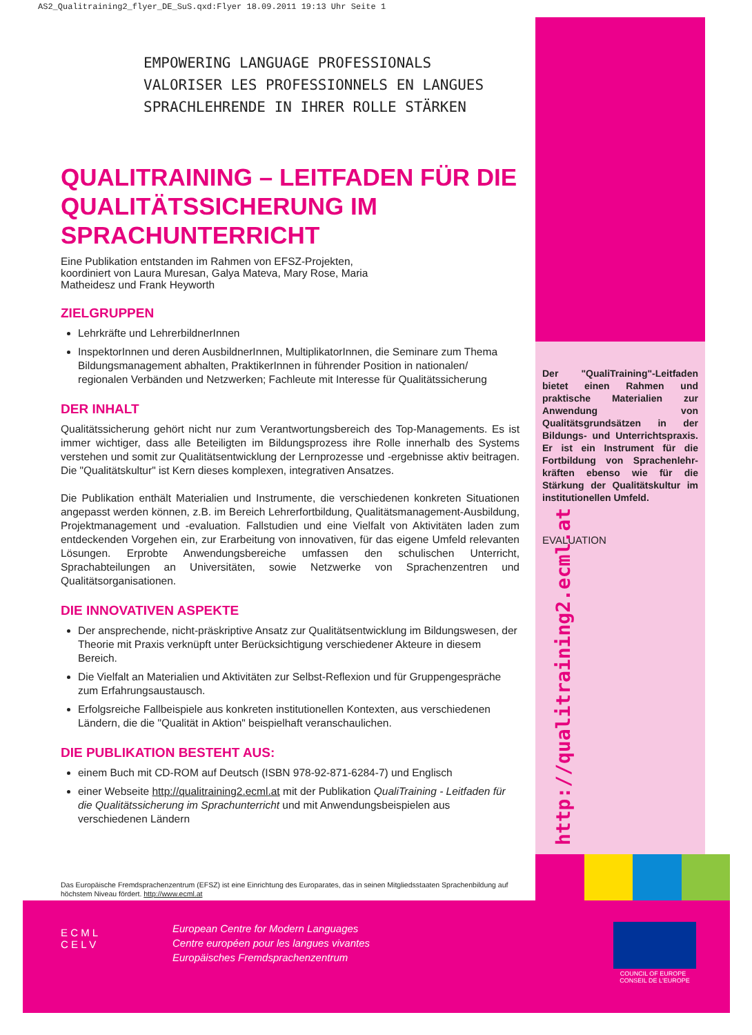AS2_Qualitraining2_flyer_DE_SuS.qxd:Flyer 18.09.2011 19:13 Uhr Seite 1
EMPOWERING LANGUAGE PROFESSIONALS
VALORISER LES PROFESSIONNELS EN LANGUES
SPRACHLEHRENDE IN IHRER ROLLE STÄRKEN
QUALITRAINING – LEITFADEN FÜR DIE QUALITÄTSSICHERUNG IM SPRACHUNTERRICHT
Eine Publikation entstanden im Rahmen von EFSZ-Projekten, koordiniert von Laura Muresan, Galya Mateva, Mary Rose, Maria Matheidesz und Frank Heyworth
ZIELGRUPPEN
Lehrkräfte und LehrerbildnerInnen
InspektorInnen und deren AusbildnerInnen, MultiplikatorInnen, die Seminare zum Thema Bildungsmanagement abhalten, PraktikerInnen in führender Position in nationalen/ regionalen Verbänden und Netzwerken; Fachleute mit Interesse für Qualitätssicherung
DER INHALT
Qualitätssicherung gehört nicht nur zum Verantwortungsbereich des Top-Managements. Es ist immer wichtiger, dass alle Beteiligten im Bildungsprozess ihre Rolle innerhalb des Systems verstehen und somit zur Qualitätsentwicklung der Lernprozesse und -ergebnisse aktiv beitragen. Die "Qualitätskultur" ist Kern dieses komplexen, integrativen Ansatzes.
Die Publikation enthält Materialien und Instrumente, die verschiedenen konkreten Situationen angepasst werden können, z.B. im Bereich Lehrerfortbildung, Qualitätsmanagement-Ausbildung, Projektmanagement und -evaluation. Fallstudien und eine Vielfalt von Aktivitäten laden zum entdeckenden Vorgehen ein, zur Erarbeitung von innovativen, für das eigene Umfeld relevanten Lösungen. Erprobte Anwendungsbereiche umfassen den schulischen Unterricht, Sprachabteilungen an Universitäten, sowie Netzwerke von Sprachenzentren und Qualitätsorganisationen.
DIE INNOVATIVEN ASPEKTE
Der ansprechende, nicht-präskriptive Ansatz zur Qualitätsentwicklung im Bildungswesen, der Theorie mit Praxis verknüpft unter Berücksichtigung verschiedener Akteure in diesem Bereich.
Die Vielfalt an Materialien und Aktivitäten zur Selbst-Reflexion und für Gruppengespräche zum Erfahrungsaustausch.
Erfolgsreiche Fallbeispiele aus konkreten institutionellen Kontexten, aus verschiedenen Ländern, die die "Qualität in Aktion" beispielhaft veranschaulichen.
DIE PUBLIKATION BESTEHT AUS:
einem Buch mit CD-ROM auf Deutsch (ISBN 978-92-871-6284-7) und Englisch
einer Webseite http://qualitraining2.ecml.at mit der Publikation QualiTraining - Leitfaden für die Qualitätssicherung im Sprachunterricht und mit Anwendungsbeispielen aus verschiedenen Ländern
Der "QualiTraining"-Leitfaden bietet einen Rahmen und praktische Materialien zur Anwendung von Qualitätsgrundsätzen in der Bildungs- und Unterrichtspraxis. Er ist ein Instrument für die Fortbildung von Sprachenlehr-kräften ebenso wie für die Stärkung der Qualitätskultur im institutionellen Umfeld.
EVALUATION
http://qualitraining2.ecml.at
Das Europäische Fremdsprachenzentrum (EFSZ) ist eine Einrichtung des Europarates, das in seinen Mitgliedsstaaten Sprachenbildung auf höchstem Niveau fördert. http://www.ecml.at
E C M L
C E L V
European Centre for Modern Languages
Centre européen pour les langues vivantes
Europäisches Fremdsprachenzentrum
COUNCIL OF EUROPE CONSEIL DE L'EUROPE